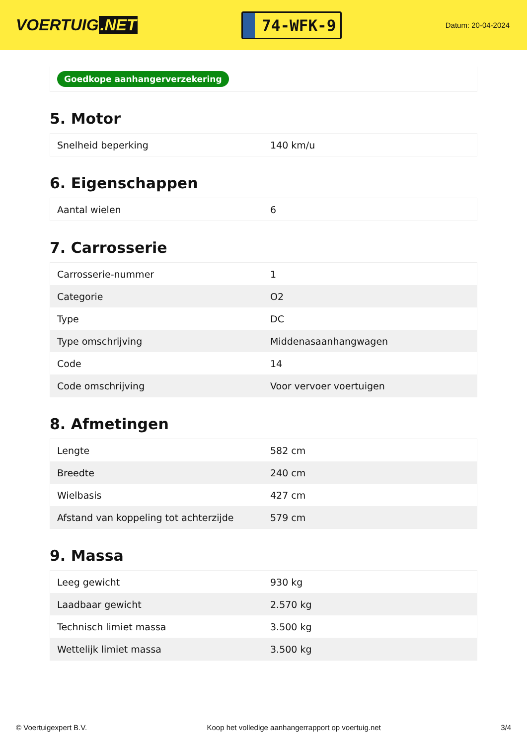VOERTUIG.NET
74-WFK-9
Datum: 20-04-2024
Goedkope aanhangerverzekering
5. Motor
| Snelheid beperking | 140 km/u |
6. Eigenschappen
| Aantal wielen | 6 |
7. Carrosserie
| Carrosserie-nummer | 1 |
| Categorie | O2 |
| Type | DC |
| Type omschrijving | Middenasaanhangwagen |
| Code | 14 |
| Code omschrijving | Voor vervoer voertuigen |
8. Afmetingen
| Lengte | 582 cm |
| Breedte | 240 cm |
| Wielbasis | 427 cm |
| Afstand van koppeling tot achterzijde | 579 cm |
9. Massa
| Leeg gewicht | 930 kg |
| Laadbaar gewicht | 2.570 kg |
| Technisch limiet massa | 3.500 kg |
| Wettelijk limiet massa | 3.500 kg |
© Voertuigexpert B.V. Koop het volledige aanhangerrapport op voertuig.net 3/4